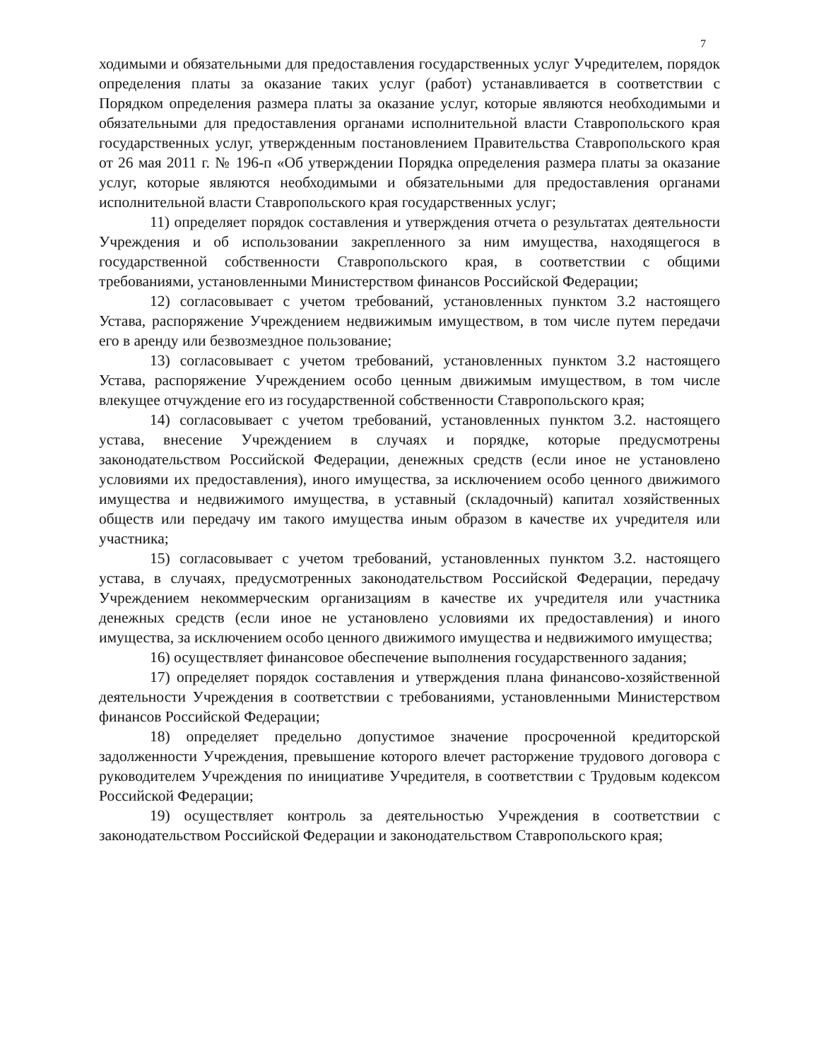7
ходимыми и обязательными для предоставления государственных услуг Учредителем, порядок определения платы за оказание таких услуг (работ) устанавливается в соответствии с Порядком определения размера платы за оказание услуг, которые являются необходимыми и обязательными для предоставления органами исполнительной власти Ставропольского края государственных услуг, утвержденным постановлением Правительства Ставропольского края от 26 мая 2011 г. № 196-п «Об утверждении Порядка определения размера платы за оказание услуг, которые являются необходимыми и обязательными для предоставления органами исполнительной власти Ставропольского края государственных услуг;
11) определяет порядок составления и утверждения отчета о результатах деятельности Учреждения и об использовании закрепленного за ним имущества, находящегося в государственной собственности Ставропольского края, в соответствии с общими требованиями, установленными Министерством финансов Российской Федерации;
12) согласовывает с учетом требований, установленных пунктом 3.2 настоящего Устава, распоряжение Учреждением недвижимым имуществом, в том числе путем передачи его в аренду или безвозмездное пользование;
13) согласовывает с учетом требований, установленных пунктом 3.2 настоящего Устава, распоряжение Учреждением особо ценным движимым имуществом, в том числе влекущее отчуждение его из государственной собственности Ставропольского края;
14) согласовывает с учетом требований, установленных пунктом 3.2. настоящего устава, внесение Учреждением в случаях и порядке, которые предусмотрены законодательством Российской Федерации, денежных средств (если иное не установлено условиями их предоставления), иного имущества, за исключением особо ценного движимого имущества и недвижимого имущества, в уставный (складочный) капитал хозяйственных обществ или передачу им такого имущества иным образом в качестве их учредителя или участника;
15) согласовывает с учетом требований, установленных пунктом 3.2. настоящего устава, в случаях, предусмотренных законодательством Российской Федерации, передачу Учреждением некоммерческим организациям в качестве их учредителя или участника денежных средств (если иное не установлено условиями их предоставления) и иного имущества, за исключением особо ценного движимого имущества и недвижимого имущества;
16) осуществляет финансовое обеспечение выполнения государственного задания;
17) определяет порядок составления и утверждения плана финансово-хозяйственной деятельности Учреждения в соответствии с требованиями, установленными Министерством финансов Российской Федерации;
18) определяет предельно допустимое значение просроченной кредиторской задолженности Учреждения, превышение которого влечет расторжение трудового договора с руководителем Учреждения по инициативе Учредителя, в соответствии с Трудовым кодексом Российской Федерации;
19) осуществляет контроль за деятельностью Учреждения в соответствии с законодательством Российской Федерации и законодательством Ставропольского края;